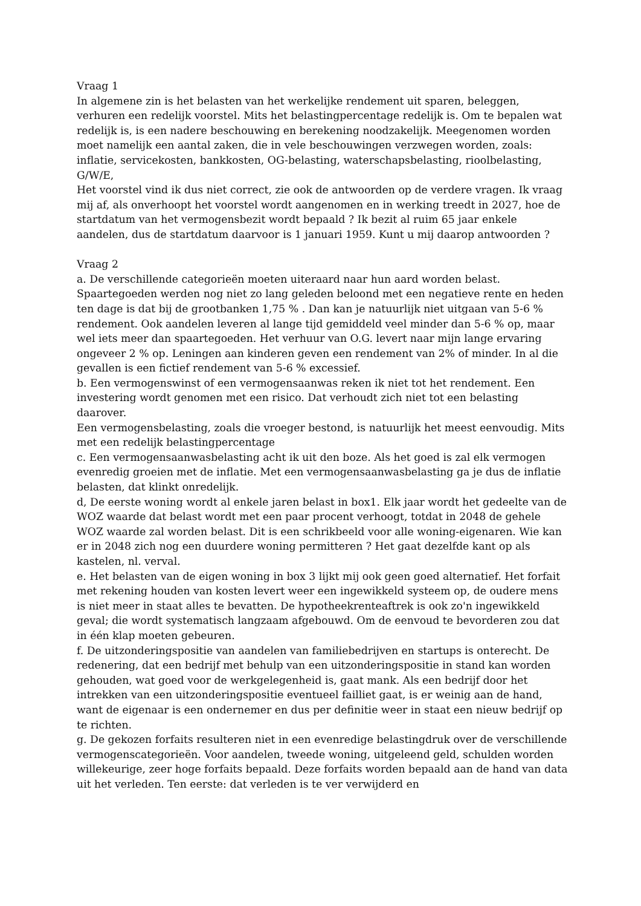Vraag 1
In algemene zin is het belasten van het werkelijke rendement uit sparen, beleggen, verhuren een redelijk voorstel. Mits het belastingpercentage redelijk is. Om te bepalen wat redelijk is, is een nadere beschouwing en berekening noodzakelijk. Meegenomen worden moet namelijk een aantal zaken, die in vele beschouwingen verzwegen worden, zoals: inflatie, servicekosten, bankkosten, OG-belasting, waterschapsbelasting, rioolbelasting, G/W/E,
Het voorstel vind ik dus niet correct, zie ook de antwoorden op de verdere vragen. Ik vraag mij af, als onverhoopt het voorstel wordt aangenomen en in werking treedt in 2027, hoe de startdatum van het vermogensbezit wordt bepaald ? Ik bezit al ruim 65 jaar enkele aandelen, dus de startdatum daarvoor is 1 januari 1959. Kunt u mij daarop antwoorden ?
Vraag 2
a. De verschillende categorieën moeten uiteraard naar hun aard worden belast. Spaartegoeden werden nog niet zo lang geleden beloond met een negatieve rente en heden ten dage is dat bij de grootbanken 1,75 % . Dan kan je natuurlijk niet uitgaan van 5-6 % rendement. Ook aandelen leveren al lange tijd gemiddeld veel minder dan 5-6 % op, maar wel iets meer dan spaartegoeden. Het verhuur van O.G. levert naar mijn lange ervaring ongeveer 2 % op. Leningen aan kinderen geven een rendement van 2% of minder. In al die gevallen is een fictief rendement van 5-6 % excessief.
b. Een vermogenswinst of een vermogensaanwas reken ik niet tot het rendement. Een investering wordt genomen met een risico. Dat verhoudt zich niet tot een belasting daarover.
Een vermogensbelasting, zoals die vroeger bestond, is natuurlijk het meest eenvoudig. Mits met een redelijk belastingpercentage
c. Een vermogensaanwasbelasting acht ik uit den boze. Als het goed is zal elk vermogen evenredig groeien met de inflatie. Met een vermogensaanwasbelasting ga je dus de inflatie belasten, dat klinkt onredelijk.
d, De eerste woning wordt al enkele jaren belast in box1. Elk jaar wordt het gedeelte van de WOZ waarde dat belast wordt met een paar procent verhoogt, totdat in 2048 de gehele WOZ waarde zal worden belast. Dit is een schrikbeeld voor alle woning-eigenaren. Wie kan er in 2048 zich nog een duurdere woning permitteren ? Het gaat dezelfde kant op als kastelen, nl. verval.
e. Het belasten van de eigen woning in box 3 lijkt mij ook geen goed alternatief. Het forfait met rekening houden van kosten levert weer een ingewikkeld systeem op, de oudere mens is niet meer in staat alles te bevatten. De hypotheekrenteaftrek is ook zo'n ingewikkeld geval; die wordt systematisch langzaam afgebouwd. Om de eenvoud te bevorderen zou dat in één klap moeten gebeuren.
f. De uitzonderingspositie van aandelen van familiebedrijven en startups is onterecht. De redenering, dat een bedrijf met behulp van een uitzonderingspositie in stand kan worden gehouden, wat goed voor de werkgelegenheid is, gaat mank. Als een bedrijf door het intrekken van een uitzonderingspositie eventueel failliet gaat, is er weinig aan de hand, want de eigenaar is een ondernemer en dus per definitie weer in staat een nieuw bedrijf op te richten.
g. De gekozen forfaits resulteren niet in een evenredige belastingdruk over de verschillende vermogenscategorieën. Voor aandelen, tweede woning, uitgeleend geld, schulden worden willekeurige, zeer hoge forfaits bepaald. Deze forfaits worden bepaald aan de hand van data uit het verleden. Ten eerste: dat verleden is te ver verwijderd en